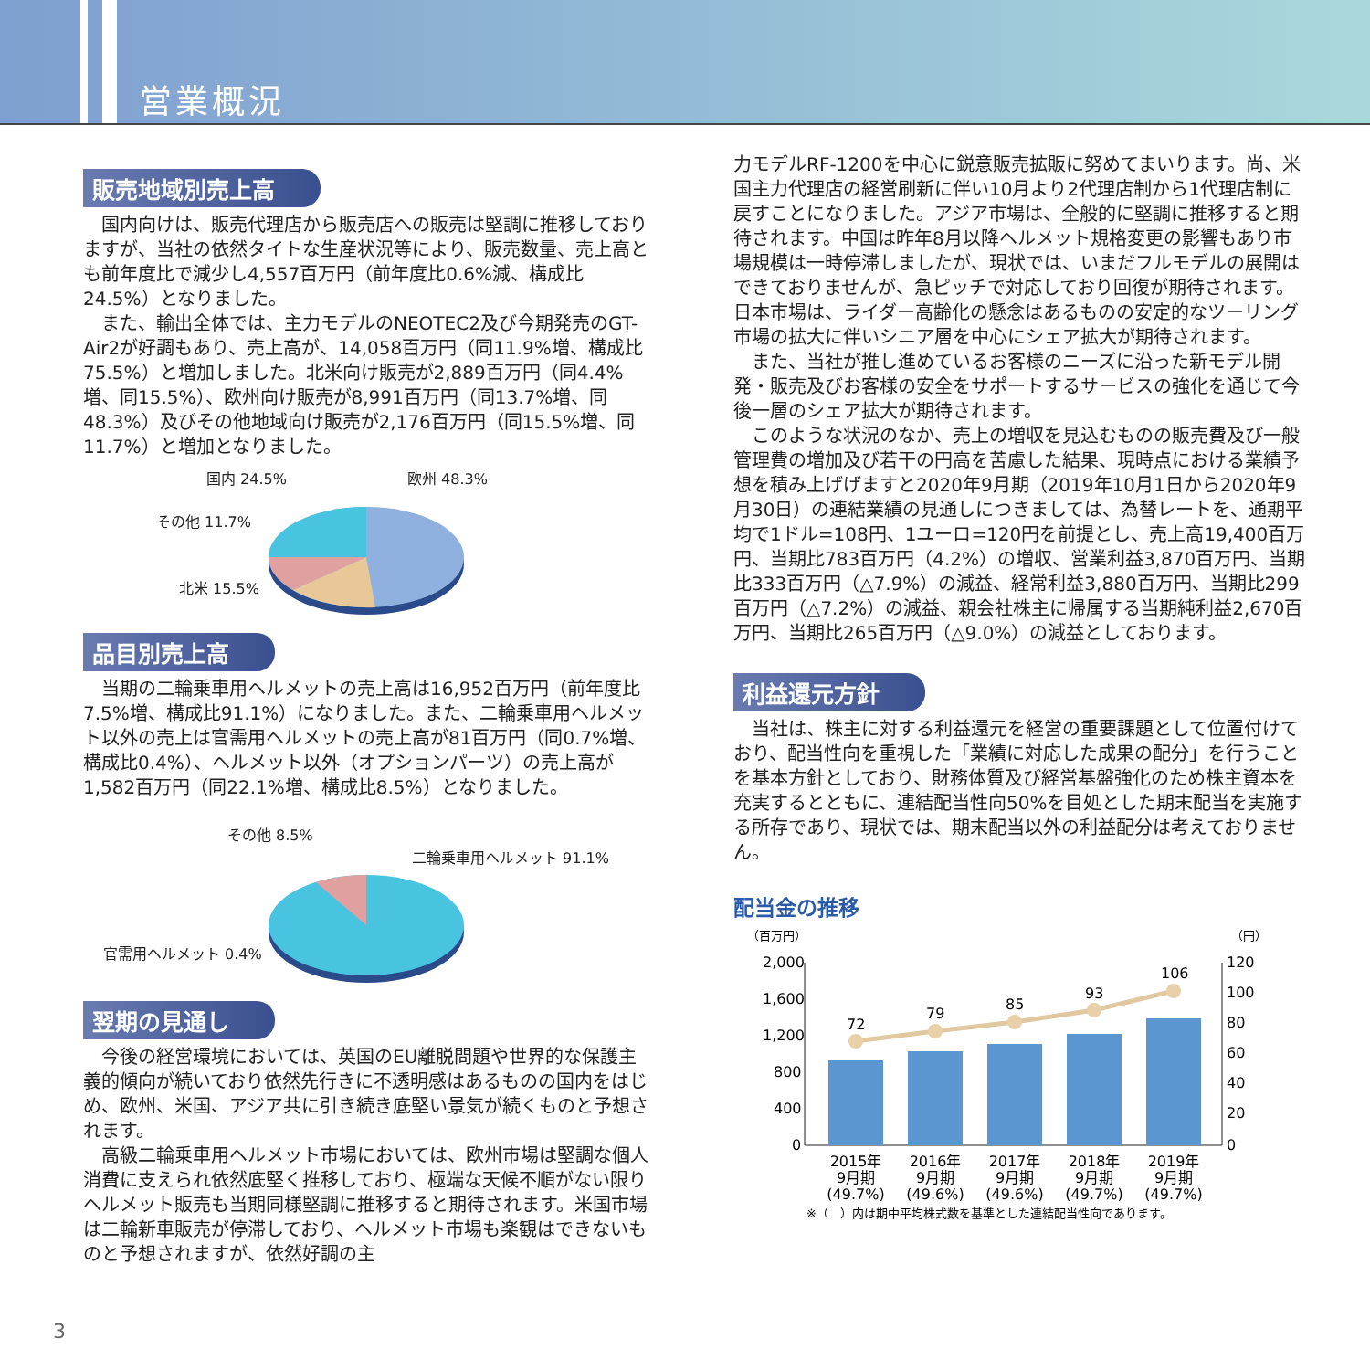営業概況
販売地域別売上高
国内向けは、販売代理店から販売店への販売は堅調に推移しておりますが、当社の依然タイトな生産状況等により、販売数量、売上高とも前年度比で減少し4,557百万円（前年度比0.6%減、構成比24.5%）となりました。
また、輸出全体では、主力モデルのNEOTEC2及び今期発売のGT-Air2が好調もあり、売上高が、14,058百万円（同11.9%増、構成比75.5%）と増加しました。北米向け販売が2,889百万円（同4.4%増、同15.5%）、欧州向け販売が8,991百万円（同13.7%増、同48.3%）及びその他地域向け販売が2,176百万円（同15.5%増、同11.7%）と増加となりました。
国内 24.5% 欧州 48.3%
その他 11.7%
北米 15.5%
品目別売上高
当期の二輪乗車用ヘルメットの売上高は16,952百万円（前年度比7.5%増、構成比91.1%）になりました。また、二輪乗車用ヘルメット以外の売上は官需用ヘルメットの売上高が81百万円（同0.7%増、構成比0.4%）、ヘルメット以外（オプションパーツ）の売上高が1,582百万円（同22.1%増、構成比8.5%）となりました。
その他 8.5%
二輪乗車用ヘルメット 91.1%
官需用ヘルメット 0.4%
翌期の見通し
今後の経営環境においては、英国のEU離脱問題や世界的な保護主義的傾向が続いており依然先行きに不透明感はあるものの国内をはじめ、欧州、米国、アジア共に引き続き底堅い景気が続くものと予想されます。
高級二輪乗車用ヘルメット市場においては、欧州市場は堅調な個人消費に支えられ依然底堅く推移しており、極端な天候不順がない限りヘルメット販売も当期同様堅調に推移すると期待されます。米国市場は二輪新車販売が停滞しており、ヘルメット市場も楽観はできないものと予想されますが、依然好調の主
力モデルRF-1200を中心に鋭意販売拡販に努めてまいります。尚、米国主力代理店の経営刷新に伴い10月より2代理店制から1代理店制に戻すことになりました。アジア市場は、全般的に堅調に推移すると期待されます。中国は昨年8月以降ヘルメット規格変更の影響もあり市場規模は一時停滞しましたが、現状では、いまだフルモデルの展開はできておりませんが、急ピッチで対応しており回復が期待されます。日本市場は、ライダー高齢化の懸念はあるものの安定的なツーリング市場の拡大に伴いシニア層を中心にシェア拡大が期待されます。
また、当社が推し進めているお客様のニーズに沿った新モデル開発・販売及びお客様の安全をサポートするサービスの強化を通じて今後一層のシェア拡大が期待されます。
このような状況のなか、売上の増収を見込むものの販売費及び一般管理費の増加及び若干の円高を苦慮した結果、現時点における業績予想を積み上げげますと2020年9月期（2019年10月1日から2020年9月30日）の連結業績の見通しにつきましては、為替レートを、通期平均で1ドル=108円、1ユーロ=120円を前提とし、売上高19,400百万円、当期比783百万円（4.2%）の増収、営業利益3,870百万円、当期比333百万円（△7.9%）の減益、経常利益3,880百万円、当期比299百万円（△7.2%）の減益、親会社株主に帰属する当期純利益2,670百万円、当期比265百万円（△9.0%）の減益としております。
利益還元方針
当社は、株主に対する利益還元を経営の重要課題として位置付けており、配当性向を重視した「業績に対応した成果の配分」を行うことを基本方針としており、財務体質及び経営基盤強化のため株主資本を充実するとともに、連結配当性向50%を目処とした期末配当を実施する所存であり、現状では、期末配当以外の利益配分は考えておりません。
配当金の推移
（百万円）
（円）
2,000
1,600
1,200
800
400
0
120
100
80
60
40
20
0
72
79
85
93
106
2015年
9月期
(49.7%)
2016年
9月期
(49.6%)
2017年
9月期
(49.6%)
2018年
9月期
(49.7%)
2019年
9月期
(49.7%)
※（　）内は期中平均株式数を基準とした連結配当性向であります。
3